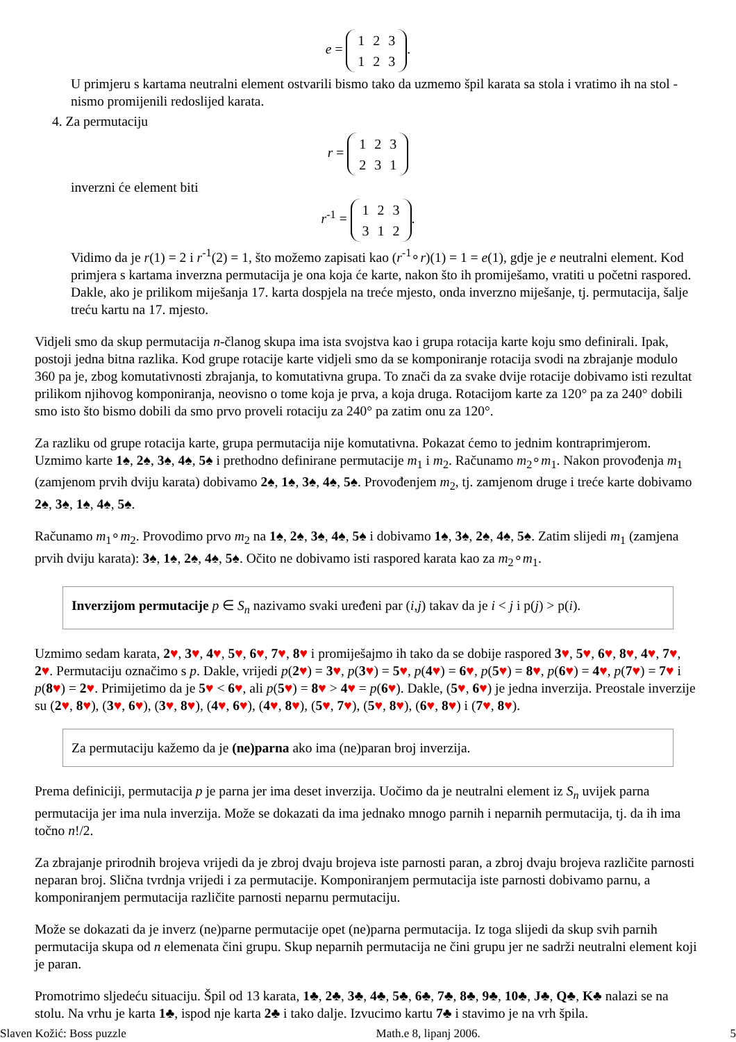e =
| 1 | 2 | 3 |
| 1 | 2 | 3 |
.
U primjeru s kartama neutralni element ostvarili bismo tako da uzmemo špil karata sa stola i vratimo ih na stol - nismo promijenili redoslijed karata.
4. Za permutaciju
r =
| 1 | 2 | 3 |
| 2 | 3 | 1 |
inverzni će element biti
r<sup>-1</sup> =
| 1 | 2 | 3 |
| 3 | 1 | 2 |
.
Vidimo da je r(1) = 2 i r<sup>-1</sup>(2) = 1, što možemo zapisati kao (r<sup>-1</sup>∘r)(1) = 1 = e(1), gdje je e neutralni element. Kod primjera s kartama inverzna permutacija je ona koja će karte, nakon što ih promiješamo, vratiti u početni raspored. Dakle, ako je prilikom miješanja 17. karta dospjela na treće mjesto, onda inverzno miješanje, tj. permutacija, šalje treću kartu na 17. mjesto.
Vidjeli smo da skup permutacija n-članog skupa ima ista svojstva kao i grupa rotacija karte koju smo definirali. Ipak, postoji jedna bitna razlika. Kod grupe rotacije karte vidjeli smo da se komponiranje rotacija svodi na zbrajanje modulo 360 pa je, zbog komutativnosti zbrajanja, to komutativna grupa. To znači da za svake dvije rotacije dobivamo isti rezultat prilikom njihovog komponiranja, neovisno o tome koja je prva, a koja druga. Rotacijom karte za 120° pa za 240° dobili smo isto što bismo dobili da smo prvo proveli rotaciju za 240° pa zatim onu za 120°.
Za razliku od grupe rotacija karte, grupa permutacija nije komutativna. Pokazat ćemo to jednim kontraprimjerom. Uzmimo karte 1♠, 2♠, 3♠, 4♠, 5♠ i prethodno definirane permutacije m<sub>1</sub> i m<sub>2</sub>. Računamo m<sub>2</sub>∘m<sub>1</sub>. Nakon provođenja m<sub>1</sub> (zamjenom prvih dviju karata) dobivamo 2♠, 1♠, 3♠, 4♠, 5♠. Provođenjem m<sub>2</sub>, tj. zamjenom druge i treće karte dobivamo 2♠, 3♠, 1♠, 4♠, 5♠.
Računamo m<sub>1</sub>∘m<sub>2</sub>. Provodimo prvo m<sub>2</sub> na 1♠, 2♠, 3♠, 4♠, 5♠ i dobivamo 1♠, 3♠, 2♠, 4♠, 5♠. Zatim slijedi m<sub>1</sub> (zamjena prvih dviju karata): 3♠, 1♠, 2♠, 4♠, 5♠. Očito ne dobivamo isti raspored karata kao za m<sub>2</sub>∘m<sub>1</sub>.
Inverzijom permutacije p ∈ S<sub>n</sub> nazivamo svaki uređeni par (i,j) takav da je i < j i p(j) > p(i).
Uzmimo sedam karata, 2♥, 3♥, 4♥, 5♥, 6♥, 7♥, 8♥ i promiješajmo ih tako da se dobije raspored 3♥, 5♥, 6♥, 8♥, 4♥, 7♥, 2♥. Permutaciju označimo s p. Dakle, vrijedi p(2♥) = 3♥, p(3♥) = 5♥, p(4♥) = 6♥, p(5♥) = 8♥, p(6♥) = 4♥, p(7♥) = 7♥ i p(8♥) = 2♥. Primijetimo da je 5♥ < 6♥, ali p(5♥) = 8♥ > 4♥ = p(6♥). Dakle, (5♥, 6♥) je jedna inverzija. Preostale inverzije su (2♥, 8♥), (3♥, 6♥), (3♥, 8♥), (4♥, 6♥), (4♥, 8♥), (5♥, 7♥), (5♥, 8♥), (6♥, 8♥) i (7♥, 8♥).
Za permutaciju kažemo da je (ne)parna ako ima (ne)paran broj inverzija.
Prema definiciji, permutacija p je parna jer ima deset inverzija. Uočimo da je neutralni element iz S<sub>n</sub> uvijek parna permutacija jer ima nula inverzija. Može se dokazati da ima jednako mnogo parnih i neparnih permutacija, tj. da ih ima točno n!/2.
Za zbrajanje prirodnih brojeva vrijedi da je zbroj dvaju brojeva iste parnosti paran, a zbroj dvaju brojeva različite parnosti neparan broj. Slična tvrdnja vrijedi i za permutacije. Komponiranjem permutacija iste parnosti dobivamo parnu, a komponiranjem permutacija različite parnosti neparnu permutaciju.
Može se dokazati da je inverz (ne)parne permutacije opet (ne)parna permutacija. Iz toga slijedi da skup svih parnih permutacija skupa od n elemenata čini grupu. Skup neparnih permutacija ne čini grupu jer ne sadrži neutralni element koji je paran.
Promotrimo sljedeću situaciju. Špil od 13 karata, 1♣, 2♣, 3♣, 4♣, 5♣, 6♣, 7♣, 8♣, 9♣, 10♣, J♣, Q♣, K♣ nalazi se na stolu. Na vrhu je karta 1♣, ispod nje karta 2♣ i tako dalje. Izvucimo kartu 7♣ i stavimo je na vrh špila.
Slaven Kožić: Boss puzzle Math.e 8, lipanj 2006. 5